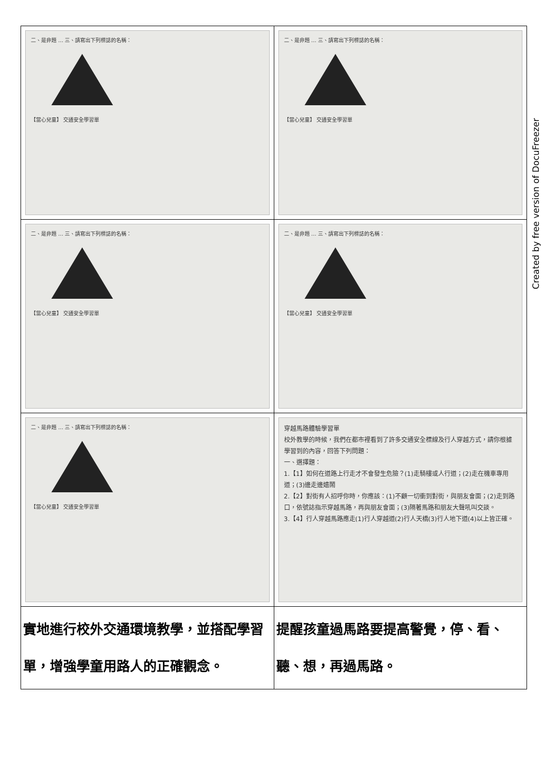| 二、是非題 … 三、請寫出下列標誌的名稱： 【當心兒童】 交通安全學習單 | 二、是非題 … 三、請寫出下列標誌的名稱： 【當心兒童】 交通安全學習單 |
| 二、是非題 … 三、請寫出下列標誌的名稱： 【當心兒童】 交通安全學習單 | 二、是非題 … 三、請寫出下列標誌的名稱： 【當心兒童】 交通安全學習單 |
| 二、是非題 … 三、請寫出下列標誌的名稱： 【當心兒童】 交通安全學習單 | 穿越馬路體驗學習單 校外教學的時候，我們在都市裡看到了許多交通安全標線及行人穿越方式，請你根據學習到的內容，回答下列問題： 一、選擇題： 1.【1】如何在道路上行走才不會發生危險？(1)走騎樓或人行道；(2)走在機車專用道；(3)邊走邊嬉鬧 2.【2】對街有人招呼你時，你應該：(1)不顧一切衝到對街，與朋友會面；(2)走到路口，依號誌指示穿越馬路，再與朋友會面；(3)隔著馬路和朋友大聲吼叫交談。 3.【4】行人穿越馬路應走(1)行人穿越道(2)行人天橋(3)行人地下道(4)以上皆正確。 |
| 實地進行校外交通環境教學，並搭配學習單，增強學童用路人的正確觀念。 | 提醒孩童過馬路要提高警覺，停、看、聽、想，再過馬路。 |
Created by free version of DocuFreezer